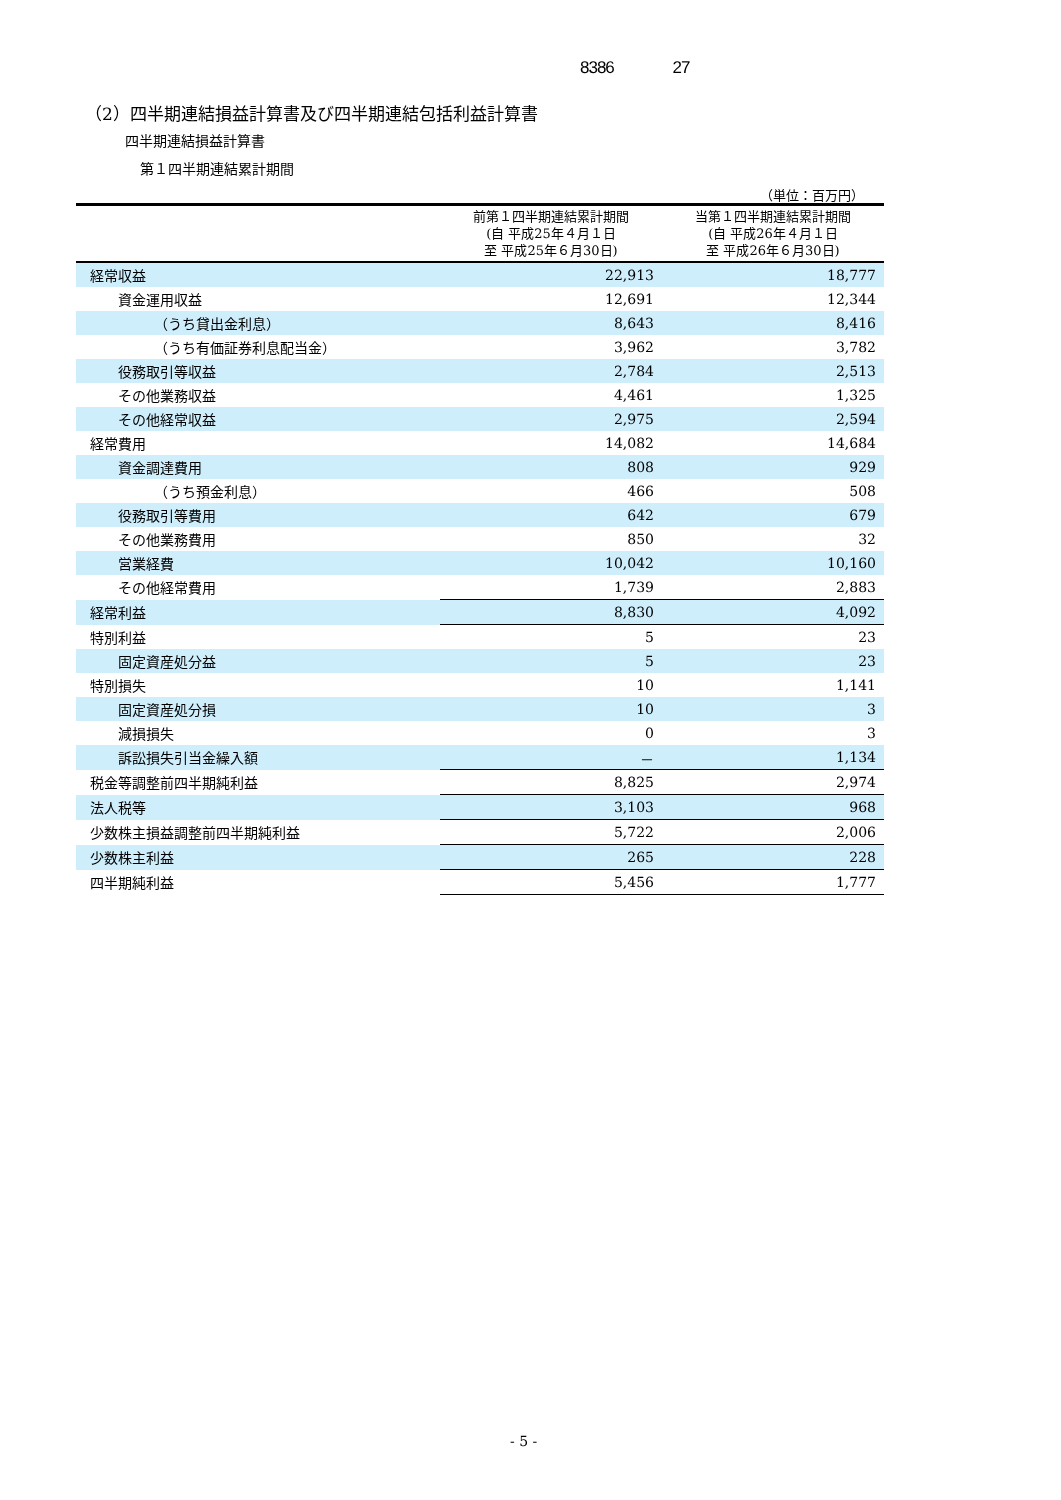8386 27
（2）四半期連結損益計算書及び四半期連結包括利益計算書
四半期連結損益計算書
第１四半期連結累計期間
（単位：百万円）
| | 前第１四半期連結累計期間 (自 平成25年４月１日 至 平成25年６月30日) | 当第１四半期連結累計期間 (自 平成26年４月１日 至 平成26年６月30日) |
| --- | --- | --- |
| 経常収益 | 22,913 | 18,777 |
| 資金運用収益 | 12,691 | 12,344 |
| （うち貸出金利息） | 8,643 | 8,416 |
| （うち有価証券利息配当金） | 3,962 | 3,782 |
| 役務取引等収益 | 2,784 | 2,513 |
| その他業務収益 | 4,461 | 1,325 |
| その他経常収益 | 2,975 | 2,594 |
| 経常費用 | 14,082 | 14,684 |
| 資金調達費用 | 808 | 929 |
| （うち預金利息） | 466 | 508 |
| 役務取引等費用 | 642 | 679 |
| その他業務費用 | 850 | 32 |
| 営業経費 | 10,042 | 10,160 |
| その他経常費用 | 1,739 | 2,883 |
| 経常利益 | 8,830 | 4,092 |
| 特別利益 | 5 | 23 |
| 固定資産処分益 | 5 | 23 |
| 特別損失 | 10 | 1,141 |
| 固定資産処分損 | 10 | 3 |
| 減損損失 | 0 | 3 |
| 訴訟損失引当金繰入額 | － | 1,134 |
| 税金等調整前四半期純利益 | 8,825 | 2,974 |
| 法人税等 | 3,103 | 968 |
| 少数株主損益調整前四半期純利益 | 5,722 | 2,006 |
| 少数株主利益 | 265 | 228 |
| 四半期純利益 | 5,456 | 1,777 |
- 5 -